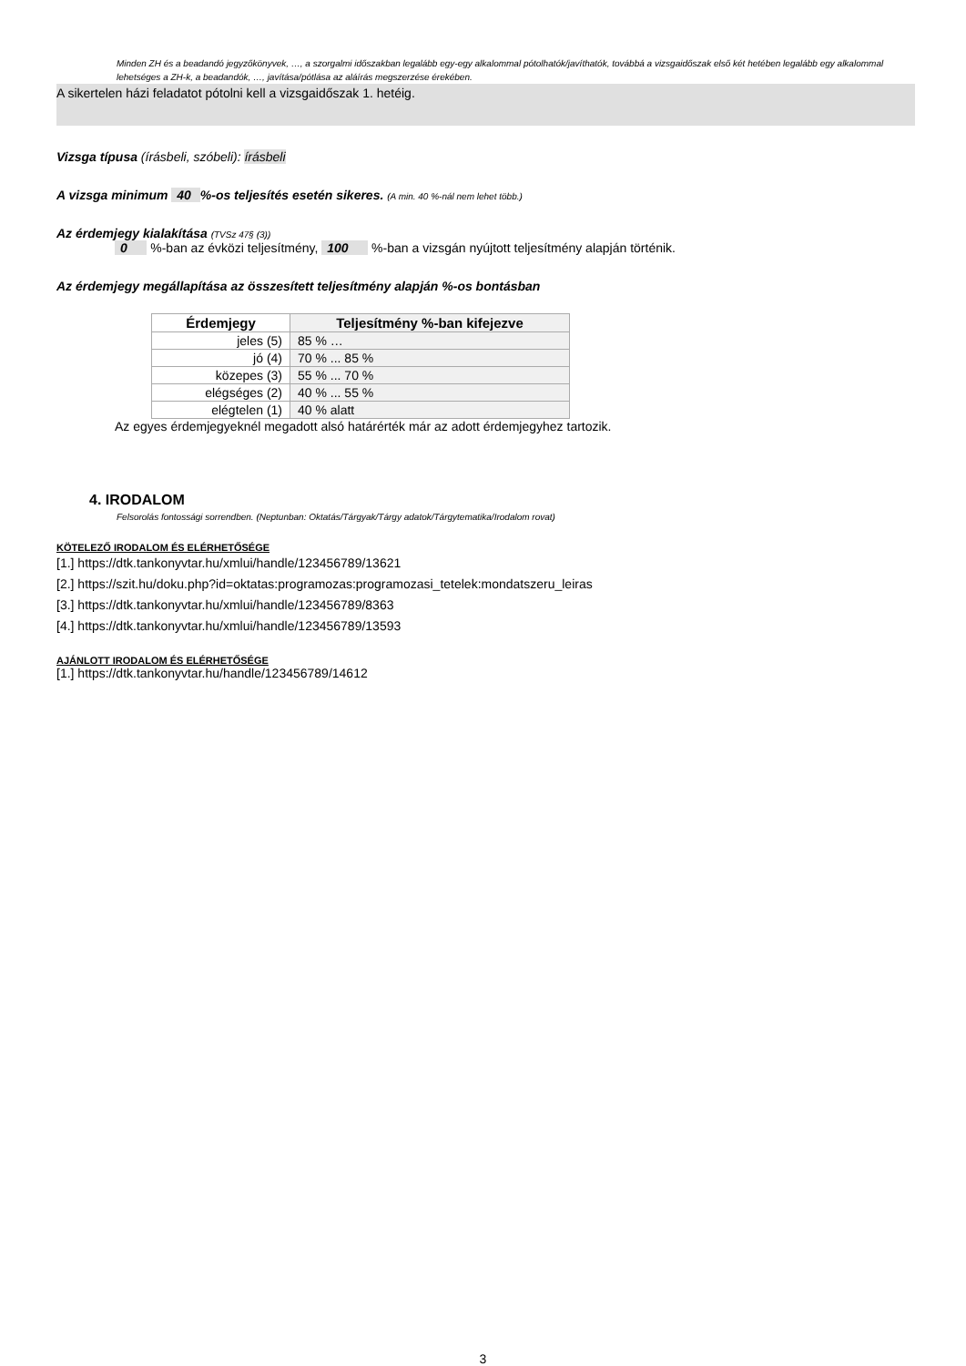Minden ZH és a beadandó jegyzőkönyvek, …, a szorgalmi időszakban legalább egy-egy alkalommal pótolhatók/javíthatók, továbbá a vizsgaidőszak első két hetében legalább egy alkalommal lehetséges a ZH-k, a beadandók, …, javítása/pótlása az aláírás megszerzése érekében.
A sikertelen házi feladatot pótolni kell a vizsgaidőszak 1. hetéig.
Vizsga típusa (írásbeli, szóbeli): írásbeli
A vizsga minimum 40 %-os teljesítés esetén sikeres. (A min. 40 %-nál nem lehet több.)
Az érdemjegy kialakítása (TVSz 47§ (3))
0 %-ban az évközi teljesítmény, 100 %-ban a vizsgán nyújtott teljesítmény alapján történik.
Az érdemjegy megállapítása az összesített teljesítmény alapján %-os bontásban
| Érdemjegy | Teljesítmény %-ban kifejezve |
| --- | --- |
| jeles (5) | 85 % … |
| jó (4) | 70 % ... 85 % |
| közepes (3) | 55 % ... 70 % |
| elégséges (2) | 40 % ... 55 % |
| elégtelen (1) | 40 % alatt |
Az egyes érdemjegyeknél megadott alsó határérték már az adott érdemjegyhez tartozik.
4. IRODALOM
Felsorolás fontossági sorrendben. (Neptunban: Oktatás/Tárgyak/Tárgy adatok/Tárgytematika/Irodalom rovat)
KÖTELEZŐ IRODALOM ÉS ELÉRHETŐSÉGE
[1.] https://dtk.tankonyvtar.hu/xmlui/handle/123456789/13621
[2.] https://szit.hu/doku.php?id=oktatas:programozas:programozasi_tetelek:mondatszeru_leiras
[3.] https://dtk.tankonyvtar.hu/xmlui/handle/123456789/8363
[4.] https://dtk.tankonyvtar.hu/xmlui/handle/123456789/13593
AJÁNLOTT IRODALOM ÉS ELÉRHETŐSÉGE
[1.] https://dtk.tankonyvtar.hu/handle/123456789/14612
3